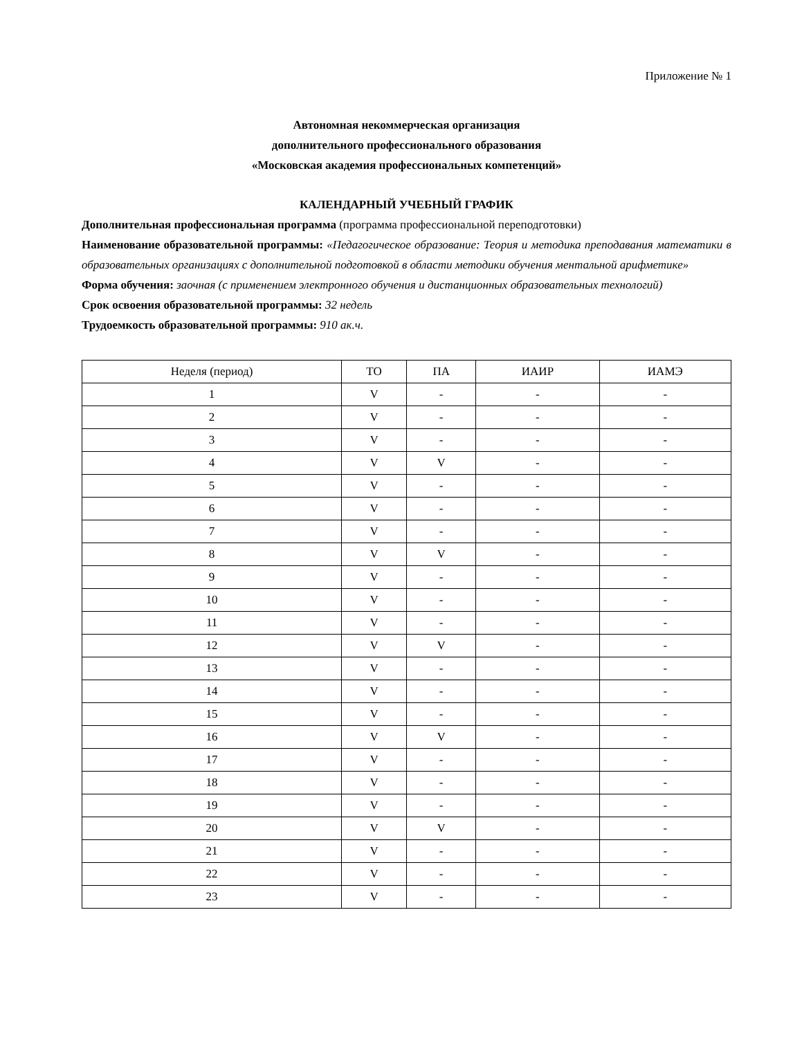Приложение № 1
Автономная некоммерческая организация
дополнительного профессионального образования
«Московская академия профессиональных компетенций»
КАЛЕНДАРНЫЙ УЧЕБНЫЙ ГРАФИК
Дополнительная профессиональная программа (программа профессиональной переподготовки)
Наименование образовательной программы: «Педагогическое образование: Теория и методика преподавания математики в образовательных организациях с дополнительной подготовкой в области методики обучения ментальной арифметике»
Форма обучения: заочная (с применением электронного обучения и дистанционных образовательных технологий)
Срок освоения образовательной программы: 32 недель
Трудоемкость образовательной программы: 910 ак.ч.
| Неделя (период) | ТО | ПА | ИАИР | ИАМЭ |
| --- | --- | --- | --- | --- |
| 1 | V | - | - | - |
| 2 | V | - | - | - |
| 3 | V | - | - | - |
| 4 | V | V | - | - |
| 5 | V | - | - | - |
| 6 | V | - | - | - |
| 7 | V | - | - | - |
| 8 | V | V | - | - |
| 9 | V | - | - | - |
| 10 | V | - | - | - |
| 11 | V | - | - | - |
| 12 | V | V | - | - |
| 13 | V | - | - | - |
| 14 | V | - | - | - |
| 15 | V | - | - | - |
| 16 | V | V | - | - |
| 17 | V | - | - | - |
| 18 | V | - | - | - |
| 19 | V | - | - | - |
| 20 | V | V | - | - |
| 21 | V | - | - | - |
| 22 | V | - | - | - |
| 23 | V | - | - | - |